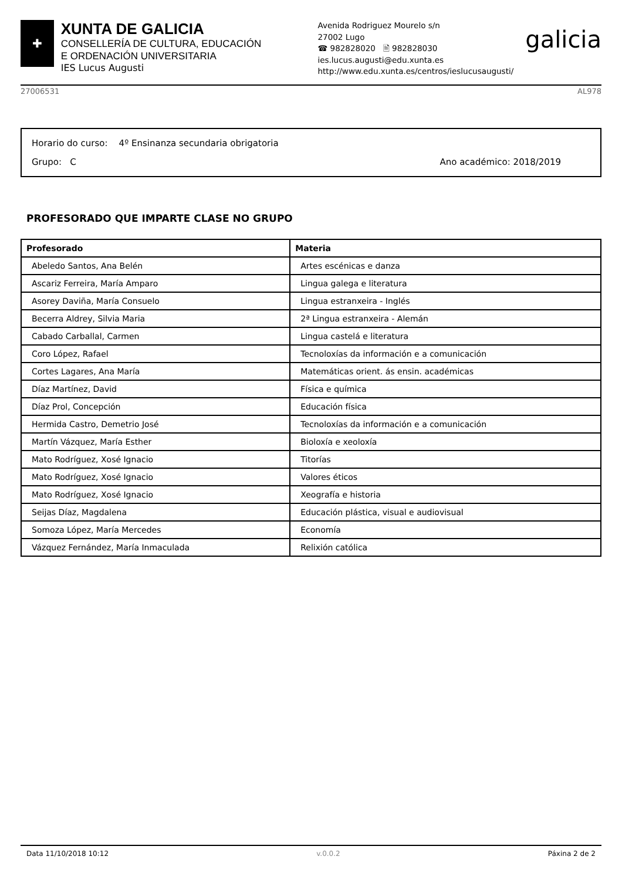✚
XUNTA DE GALICIA
CONSELLERÍA DE CULTURA, EDUCACIÓN
E ORDENACIÓN UNIVERSITARIA
IES Lucus Augusti
Avenida Rodriguez Mourelo s/n
27002 Lugo
☎ 982828020 🖹 982828030
ies.lucus.augusti@edu.xunta.es
http://www.edu.xunta.es/centros/ieslucusaugusti/
galicia
27006531 AL978
Horario do curso: 4º Ensinanza secundaria obrigatoria
Grupo: C Ano académico: 2018/2019
PROFESORADO QUE IMPARTE CLASE NO GRUPO
| Profesorado | Materia |
| --- | --- |
| Abeledo Santos, Ana Belén | Artes escénicas e danza |
| Ascariz Ferreira, María Amparo | Lingua galega e literatura |
| Asorey Daviña, María Consuelo | Lingua estranxeira - Inglés |
| Becerra Aldrey, Silvia Maria | 2ª Lingua estranxeira - Alemán |
| Cabado Carballal, Carmen | Lingua castelá e literatura |
| Coro López, Rafael | Tecnoloxías da información e a comunicación |
| Cortes Lagares, Ana María | Matemáticas orient. ás ensin. académicas |
| Díaz Martínez, David | Física e química |
| Díaz Prol, Concepción | Educación física |
| Hermida Castro, Demetrio José | Tecnoloxías da información e a comunicación |
| Martín Vázquez, María Esther | Bioloxía e xeoloxía |
| Mato Rodríguez, Xosé Ignacio | Titorías |
| Mato Rodríguez, Xosé Ignacio | Valores éticos |
| Mato Rodríguez, Xosé Ignacio | Xeografía e historia |
| Seijas Díaz, Magdalena | Educación plástica, visual e audiovisual |
| Somoza López, María Mercedes | Economía |
| Vázquez Fernández, María Inmaculada | Relixión católica |
Data 11/10/2018 10:12 v.0.0.2 Páxina 2 de 2